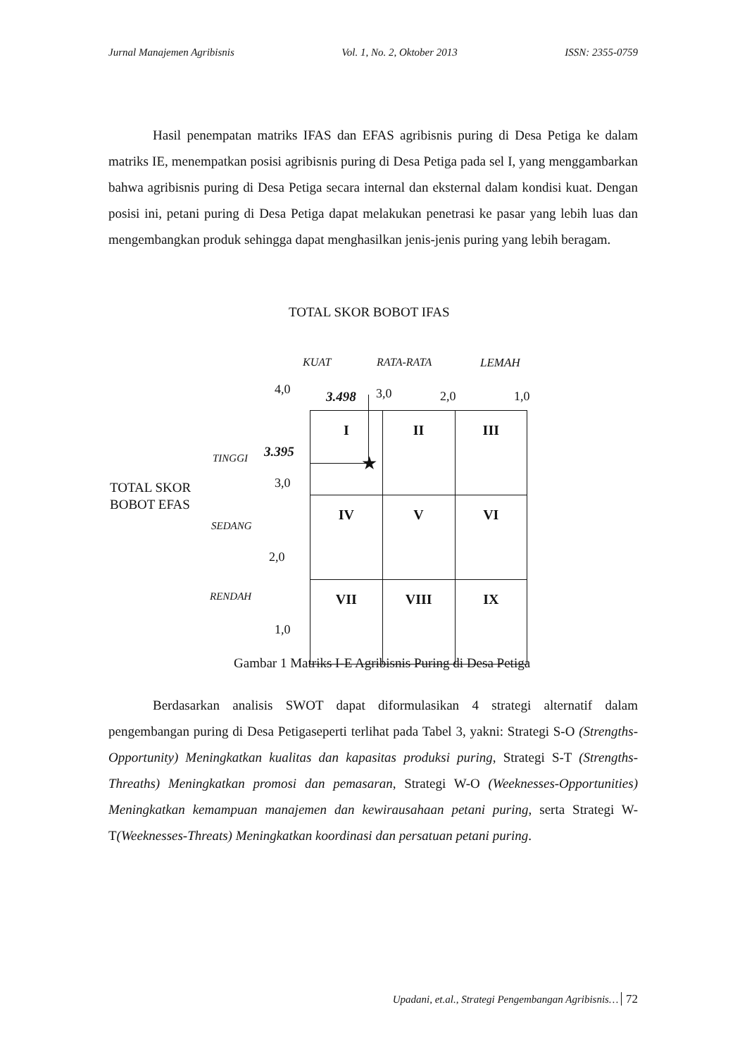Jurnal Manajemen Agribisnis Vol. 1, No. 2, Oktober 2013 ISSN: 2355-0759
Hasil penempatan matriks IFAS dan EFAS agribisnis puring di Desa Petiga ke dalam matriks IE, menempatkan posisi agribisnis puring di Desa Petiga pada sel I, yang menggambarkan bahwa agribisnis puring di Desa Petiga secara internal dan eksternal dalam kondisi kuat. Dengan posisi ini, petani puring di Desa Petiga dapat melakukan penetrasi ke pasar yang lebih luas dan mengembangkan produk sehingga dapat menghasilkan jenis-jenis puring yang lebih beragam.
TOTAL SKOR BOBOT IFAS
KUAT RATA-RATA LEMAH
4,0 3.498 3,0 2,0 1,0
TOTAL SKOR
BOBOT EFAS
TINGGI 3.395
3,0
SEDANG
2,0
RENDAH
1,0
| I | II | III |
| IV | V | VI |
| VII | VIII | IX |
★
Gambar 1 Matriks I-E Agribisnis Puring di Desa Petiga
Berdasarkan analisis SWOT dapat diformulasikan 4 strategi alternatif dalam pengembangan puring di Desa Petigaseperti terlihat pada Tabel 3, yakni: Strategi S-O (Strengths-Opportunity) Meningkatkan kualitas dan kapasitas produksi puring, Strategi S-T (Strengths-Threaths) Meningkatkan promosi dan pemasaran, Strategi W-O (Weeknesses-Opportunities) Meningkatkan kemampuan manajemen dan kewirausahaan petani puring, serta Strategi W-T(Weeknesses-Threats) Meningkatkan koordinasi dan persatuan petani puring.
Upadani, et.al., Strategi Pengembangan Agribisnis… 72